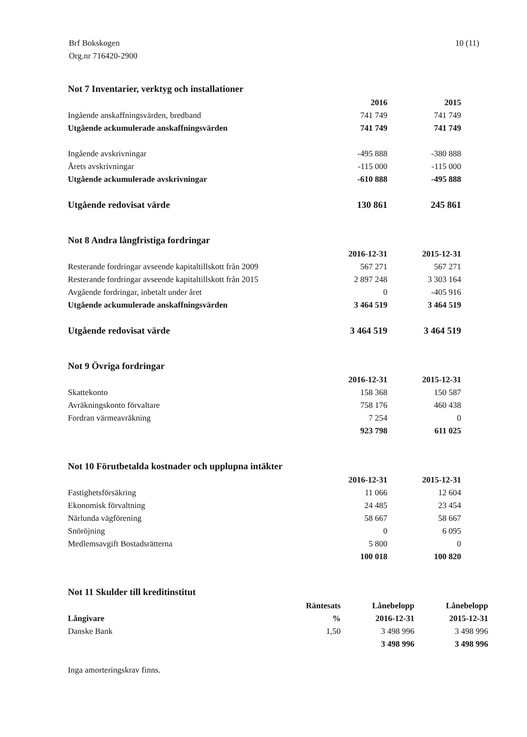Brf Bokskogen
Org.nr 716420-2900
10 (11)
Not 7 Inventarier, verktyg och installationer
| | 2016 | 2015 |
| --- | --- | --- |
| Ingående anskaffningsvärden, bredband | 741 749 | 741 749 |
| Utgående ackumulerade anskaffningsvärden | 741 749 | 741 749 |
| Ingående avskrivningar | -495 888 | -380 888 |
| Årets avskrivningar | -115 000 | -115 000 |
| Utgående ackumulerade avskrivningar | -610 888 | -495 888 |
| Utgående redovisat värde | 130 861 | 245 861 |
Not 8 Andra långfristiga fordringar
| | 2016-12-31 | 2015-12-31 |
| --- | --- | --- |
| Resterande fordringar avseende kapitaltillskott från 2009 | 567 271 | 567 271 |
| Resterande fordringar avseende kapitaltillskott från 2015 | 2 897 248 | 3 303 164 |
| Avgående fordringar, inbetalt under året | 0 | -405 916 |
| Utgående ackumulerade anskaffningsvärden | 3 464 519 | 3 464 519 |
| Utgående redovisat värde | 3 464 519 | 3 464 519 |
Not 9 Övriga fordringar
| | 2016-12-31 | 2015-12-31 |
| --- | --- | --- |
| Skattekonto | 158 368 | 150 587 |
| Avräkningskonto förvaltare | 758 176 | 460 438 |
| Fordran värmeavräkning | 7 254 | 0 |
| | 923 798 | 611 025 |
Not 10 Förutbetalda kostnader och upplupna intäkter
| | 2016-12-31 | 2015-12-31 |
| --- | --- | --- |
| Fastighetsförsäkring | 11 066 | 12 604 |
| Ekonomisk förvaltning | 24 485 | 23 454 |
| Närlunda vägförening | 58 667 | 58 667 |
| Snöröjning | 0 | 6 095 |
| Medlemsavgift Bostadsrätterna | 5 800 | 0 |
| | 100 018 | 100 820 |
Not 11 Skulder till kreditinstitut
| Långivare | Räntesats % | Lånebelopp 2016-12-31 | Lånebelopp 2015-12-31 |
| --- | --- | --- | --- |
| Danske Bank | 1,50 | 3 498 996 | 3 498 996 |
| | | 3 498 996 | 3 498 996 |
Inga amorteringskrav finns.